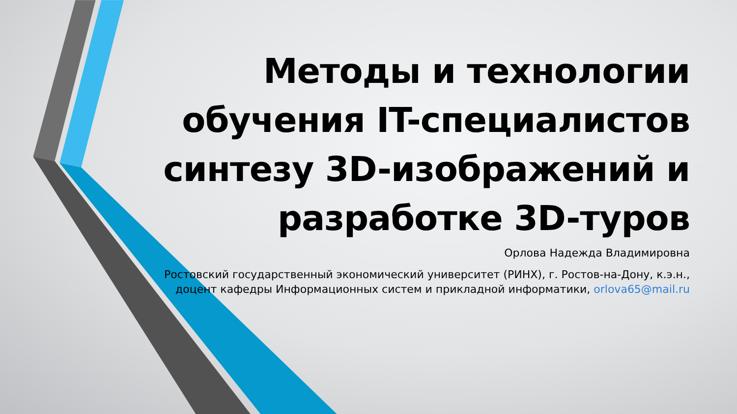Методы и технологии обучения IT-специалистов синтезу 3D-изображений и разработке 3D-туров
Орлова Надежда Владимировна
Ростовский государственный экономический университет (РИНХ), г. Ростов-на-Дону, к.э.н., доцент кафедры Информационных систем и прикладной информатики, orlova65@mail.ru